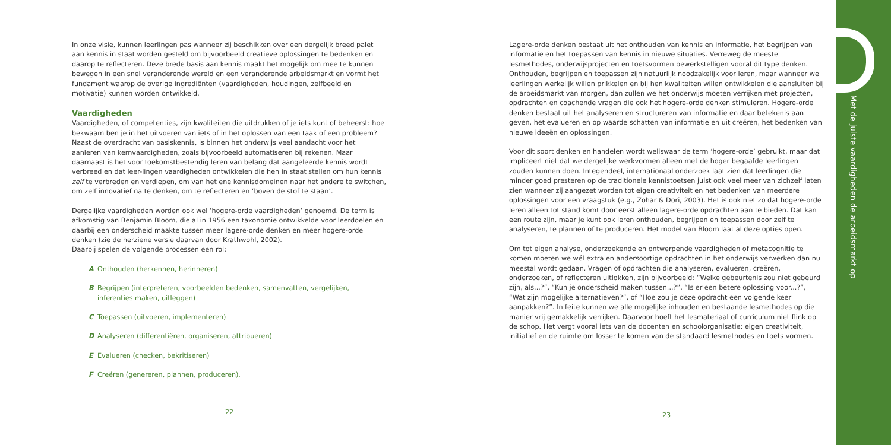In onze visie, kunnen leerlingen pas wanneer zij beschikken over een dergelijk breed palet aan kennis in staat worden gesteld om bijvoorbeeld creatieve oplossingen te bedenken en daarop te reflecteren. Deze brede basis aan kennis maakt het mogelijk om mee te kunnen bewegen in een snel veranderende wereld en een veranderende arbeidsmarkt en vormt het fundament waarop de overige ingrediënten (vaardigheden, houdingen, zelfbeeld en motivatie) kunnen worden ontwikkeld.
Vaardigheden
Vaardigheden, of competenties, zijn kwaliteiten die uitdrukken of je iets kunt of beheerst: hoe bekwaam ben je in het uitvoeren van iets of in het oplossen van een taak of een probleem? Naast de overdracht van basiskennis, is binnen het onderwijs veel aandacht voor het aanleren van kernvaardigheden, zoals bijvoorbeeld automatiseren bij rekenen. Maar daarnaast is het voor toekomstbestendig leren van belang dat aangeleerde kennis wordt verbreed en dat leer-lingen vaardigheden ontwikkelen die hen in staat stellen om hun kennis zelf te verbreden en verdiepen, om van het ene kennisdomeinen naar het andere te switchen, om zelf innovatief na te denken, om te reflecteren en ‘boven de stof te staan’.
Dergelijke vaardigheden worden ook wel ‘hogere-orde vaardigheden’ genoemd. De term is afkomstig van Benjamin Bloom, die al in 1956 een taxonomie ontwikkelde voor leerdoelen en daarbij een onderscheid maakte tussen meer lagere-orde denken en meer hogere-orde denken (zie de herziene versie daarvan door Krathwohl, 2002).
Daarbij spelen de volgende processen een rol:
A Onthouden (herkennen, herinneren)
B Begrijpen (interpreteren, voorbeelden bedenken, samenvatten, vergelijken, inferenties maken, uitleggen)
C Toepassen (uitvoeren, implementeren)
D Analyseren (differentiëren, organiseren, attribueren)
E Evalueren (checken, bekritiseren)
F Creëren (genereren, plannen, produceren).
22
Lagere-orde denken bestaat uit het onthouden van kennis en informatie, het begrijpen van informatie en het toepassen van kennis in nieuwe situaties. Verreweg de meeste lesmethodes, onderwijsprojecten en toetsvormen bewerkstelligen vooral dit type denken. Onthouden, begrijpen en toepassen zijn natuurlijk noodzakelijk voor leren, maar wanneer we leerlingen werkelijk willen prikkelen en bij hen kwaliteiten willen ontwikkelen die aansluiten bij de arbeidsmarkt van morgen, dan zullen we het onderwijs moeten verrijken met projecten, opdrachten en coachende vragen die ook het hogere-orde denken stimuleren. Hogere-orde denken bestaat uit het analyseren en structureren van informatie en daar betekenis aan geven, het evalueren en op waarde schatten van informatie en uit creëren, het bedenken van nieuwe ideeën en oplossingen.
Voor dit soort denken en handelen wordt weliswaar de term ‘hogere-orde’ gebruikt, maar dat impliceert niet dat we dergelijke werkvormen alleen met de hoger begaafde leerlingen zouden kunnen doen. Integendeel, internationaal onderzoek laat zien dat leerlingen die minder goed presteren op de traditionele kennistoetsen juist ook veel meer van zichzelf laten zien wanneer zij aangezet worden tot eigen creativiteit en het bedenken van meerdere oplossingen voor een vraagstuk (e.g., Zohar & Dori, 2003). Het is ook niet zo dat hogere-orde leren alleen tot stand komt door eerst alleen lagere-orde opdrachten aan te bieden. Dat kan een route zijn, maar je kunt ook leren onthouden, begrijpen en toepassen door zelf te analyseren, te plannen of te produceren. Het model van Bloom laat al deze opties open.
Om tot eigen analyse, onderzoekende en ontwerpende vaardigheden of metacognitie te komen moeten we wél extra en andersoortige opdrachten in het onderwijs verwerken dan nu meestal wordt gedaan. Vragen of opdrachten die analyseren, evalueren, creëren, onderzoeken, of reflecteren uitlokken, zijn bijvoorbeeld: “Welke gebeurtenis zou niet gebeurd zijn, als...?”, “Kun je onderscheid maken tussen...?”, “Is er een betere oplossing voor...?”, “Wat zijn mogelijke alternatieven?”, of “Hoe zou je deze opdracht een volgende keer aanpakken?”. In feite kunnen we alle mogelijke inhouden en bestaande lesmethodes op die manier vrij gemakkelijk verrijken. Daarvoor hoeft het lesmateriaal of curriculum niet flink op de schop. Het vergt vooral iets van de docenten en schoolorganisatie: eigen creativiteit, initiatief en de ruimte om losser te komen van de standaard lesmethodes en toets vormen.
23
Met de juiste vaardigheden de arbeidsmarkt op